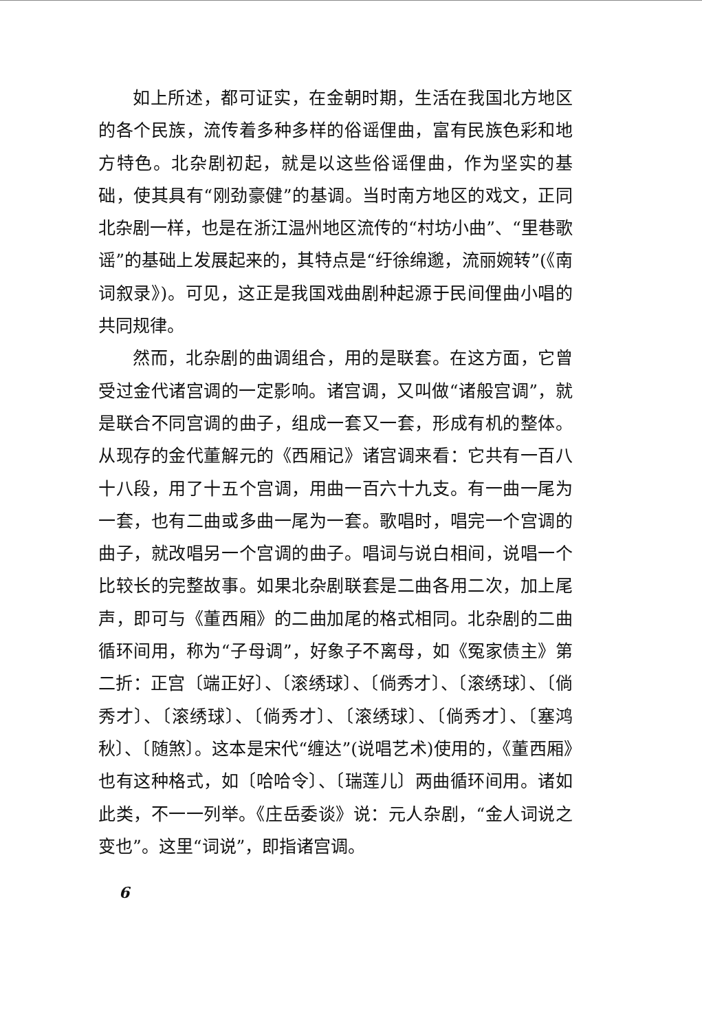如上所述，都可证实，在金朝时期，生活在我国北方地区的各个民族，流传着多种多样的俗谣俚曲，富有民族色彩和地方特色。北杂剧初起，就是以这些俗谣俚曲，作为坚实的基础，使其具有“刚劲豪健”的基调。当时南方地区的戏文，正同北杂剧一样，也是在浙江温州地区流传的“村坊小曲”、“里巷歌谣”的基础上发展起来的，其特点是“纡徐绵邈，流丽婉转”(《南词叙录》)。可见，这正是我国戏曲剧种起源于民间俚曲小唱的共同规律。
然而，北杂剧的曲调组合，用的是联套。在这方面，它曾受过金代诸宫调的一定影响。诸宫调，又叫做“诸般宫调”，就是联合不同宫调的曲子，组成一套又一套，形成有机的整体。从现存的金代董解元的《西厢记》诸宫调来看：它共有一百八十八段，用了十五个宫调，用曲一百六十九支。有一曲一尾为一套，也有二曲或多曲一尾为一套。歌唱时，唱完一个宫调的曲子，就改唱另一个宫调的曲子。唱词与说白相间，说唱一个比较长的完整故事。如果北杂剧联套是二曲各用二次，加上尾声，即可与《董西厢》的二曲加尾的格式相同。北杂剧的二曲循环间用，称为“子母调”，好象子不离母，如《冤家债主》第二折：正宫〔端正好〕、〔滚绣球〕、〔倘秀才〕、〔滚绣球〕、〔倘秀才〕、〔滚绣球〕、〔倘秀才〕、〔滚绣球〕、〔倘秀才〕、〔塞鸿秋〕、〔随煞〕。这本是宋代“缠达”(说唱艺术)使用的，《董西厢》也有这种格式，如〔哈哈令〕、〔瑞莲儿〕两曲循环间用。诸如此类，不一一列举。《庄岳委谈》说：元人杂剧，“金人词说之变也”。这里“词说”，即指诸宫调。
6